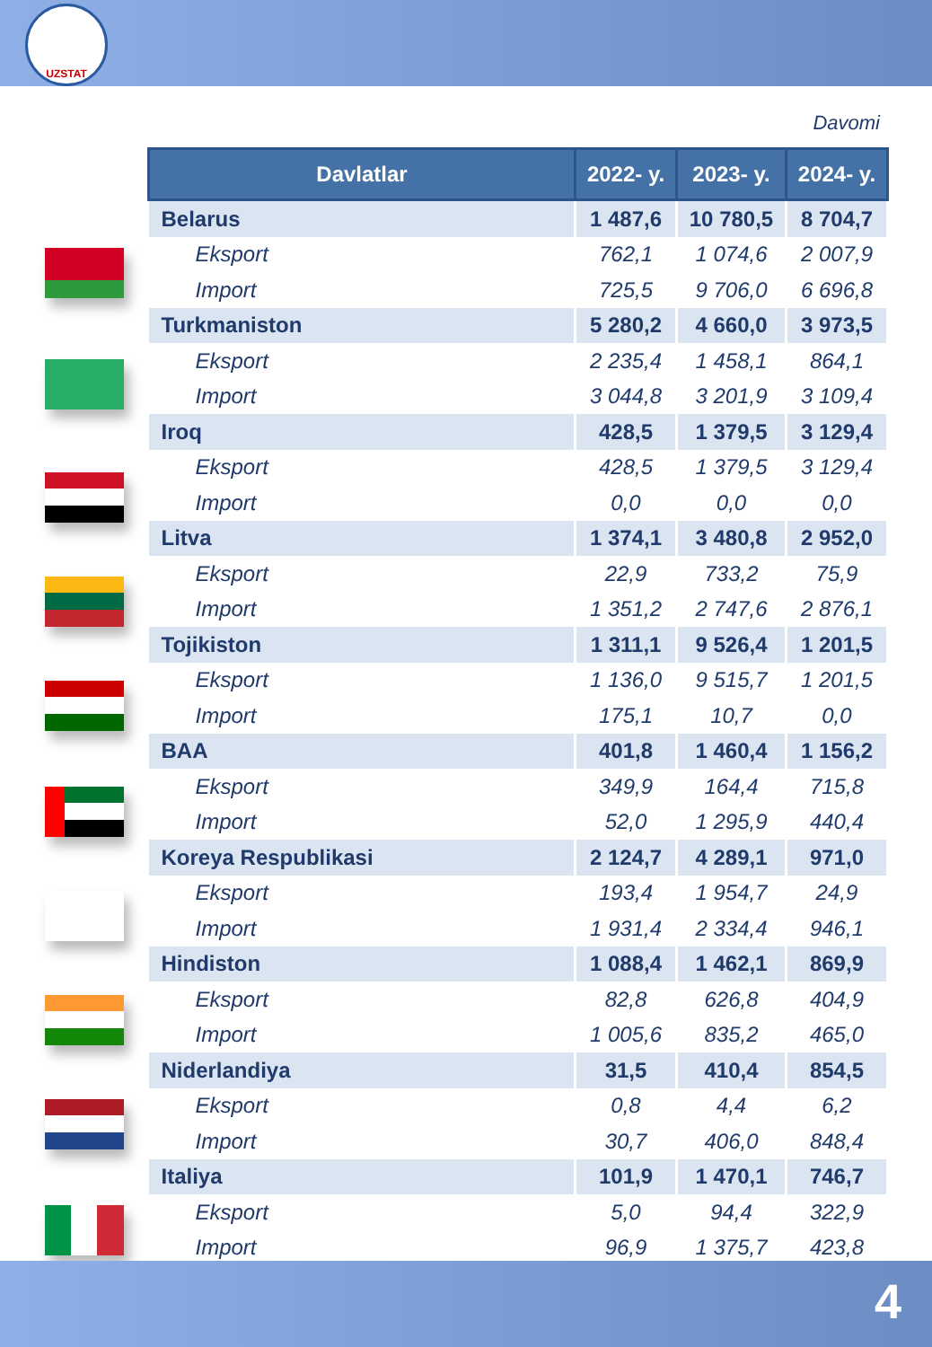UZSTAT
Davomi
| Davlatlar | 2022- y. | 2023- y. | 2024- y. |
| --- | --- | --- | --- |
| Belarus | 1 487,6 | 10 780,5 | 8 704,7 |
| Eksport | 762,1 | 1 074,6 | 2 007,9 |
| Import | 725,5 | 9 706,0 | 6 696,8 |
| Turkmaniston | 5 280,2 | 4 660,0 | 3 973,5 |
| Eksport | 2 235,4 | 1 458,1 | 864,1 |
| Import | 3 044,8 | 3 201,9 | 3 109,4 |
| Iroq | 428,5 | 1 379,5 | 3 129,4 |
| Eksport | 428,5 | 1 379,5 | 3 129,4 |
| Import | 0,0 | 0,0 | 0,0 |
| Litva | 1 374,1 | 3 480,8 | 2 952,0 |
| Eksport | 22,9 | 733,2 | 75,9 |
| Import | 1 351,2 | 2 747,6 | 2 876,1 |
| Tojikiston | 1 311,1 | 9 526,4 | 1 201,5 |
| Eksport | 1 136,0 | 9 515,7 | 1 201,5 |
| Import | 175,1 | 10,7 | 0,0 |
| BAA | 401,8 | 1 460,4 | 1 156,2 |
| Eksport | 349,9 | 164,4 | 715,8 |
| Import | 52,0 | 1 295,9 | 440,4 |
| Koreya Respublikasi | 2 124,7 | 4 289,1 | 971,0 |
| Eksport | 193,4 | 1 954,7 | 24,9 |
| Import | 1 931,4 | 2 334,4 | 946,1 |
| Hindiston | 1 088,4 | 1 462,1 | 869,9 |
| Eksport | 82,8 | 626,8 | 404,9 |
| Import | 1 005,6 | 835,2 | 465,0 |
| Niderlandiya | 31,5 | 410,4 | 854,5 |
| Eksport | 0,8 | 4,4 | 6,2 |
| Import | 30,7 | 406,0 | 848,4 |
| Italiya | 101,9 | 1 470,1 | 746,7 |
| Eksport | 5,0 | 94,4 | 322,9 |
| Import | 96,9 | 1 375,7 | 423,8 |
4